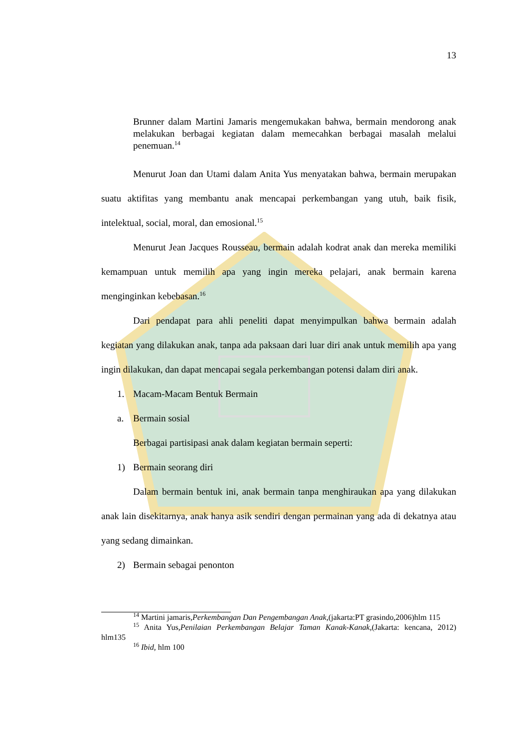13
Brunner dalam Martini Jamaris mengemukakan bahwa, bermain mendorong anak melakukan berbagai kegiatan dalam memecahkan berbagai masalah melalui penemuan.<sup>14</sup>
Menurut Joan dan Utami dalam Anita Yus menyatakan bahwa, bermain merupakan suatu aktifitas yang membantu anak mencapai perkembangan yang utuh, baik fisik, intelektual, social, moral, dan emosional.<sup>15</sup>
Menurut Jean Jacques Rousseau, bermain adalah kodrat anak dan mereka memiliki kemampuan untuk memilih apa yang ingin mereka pelajari, anak bermain karena menginginkan kebebasan.<sup>16</sup>
Dari pendapat para ahli peneliti dapat menyimpulkan bahwa bermain adalah kegiatan yang dilakukan anak, tanpa ada paksaan dari luar diri anak untuk memilih apa yang ingin dilakukan, dan dapat mencapai segala perkembangan potensi dalam diri anak.
1. Macam-Macam Bentuk Bermain
a. Bermain sosial
Berbagai partisipasi anak dalam kegiatan bermain seperti:
1) Bermain seorang diri
Dalam bermain bentuk ini, anak bermain tanpa menghiraukan apa yang dilakukan anak lain disekitarnya, anak hanya asik sendiri dengan permainan yang ada di dekatnya atau yang sedang dimainkan.
2) Bermain sebagai penonton
<sup>14</sup> Martini jamaris,Perkembangan Dan Pengembangan Anak,(jakarta:PT grasindo,2006)hlm 115
<sup>15</sup> Anita Yus,Penilaian Perkembangan Belajar Taman Kanak-Kanak,(Jakarta: kencana, 2012) hlm135
<sup>16</sup> Ibid, hlm 100